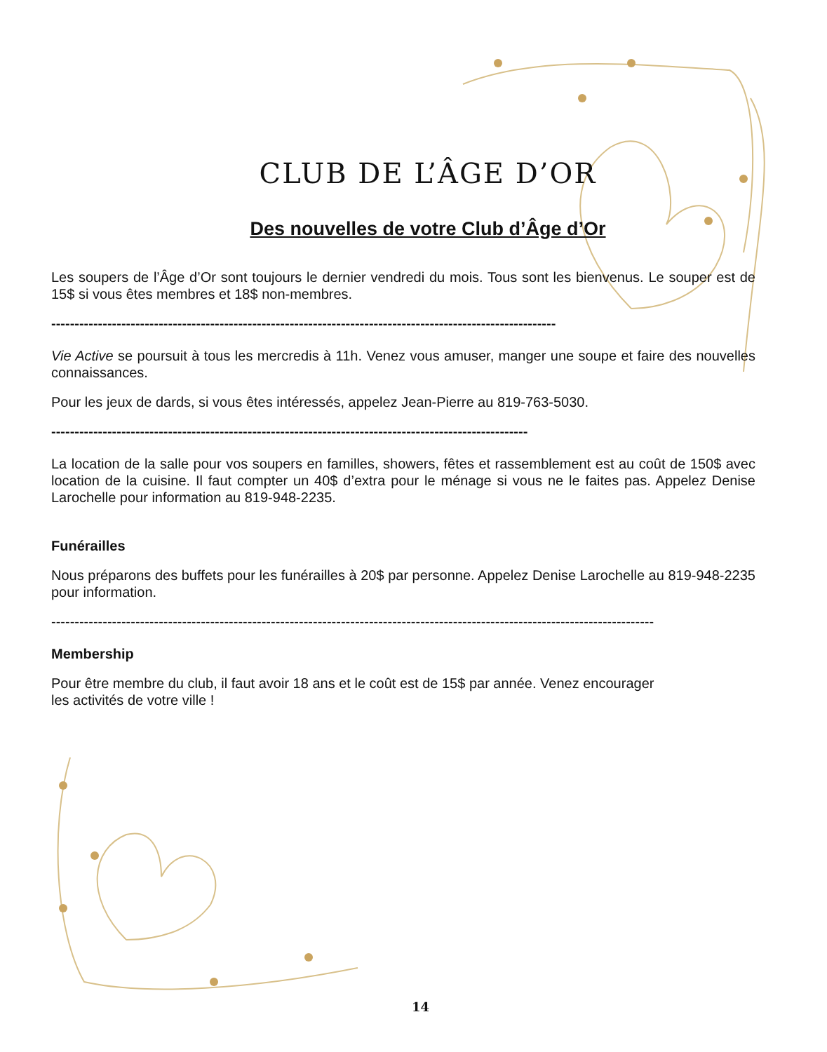CLUB DE L’ÂGE D’OR
Des nouvelles de votre Club d’Âge d’Or
Les soupers de l’Âge d’Or sont toujours le dernier vendredi du mois. Tous sont les bienvenus. Le souper est de 15$ si vous êtes membres et 18$ non-membres.
------------------------------------------------------------------------------------------------------------
Vie Active se poursuit à tous les mercredis à 11h. Venez vous amuser, manger une soupe et faire des nouvelles connaissances.
Pour les jeux de dards, si vous êtes intéressés, appelez Jean-Pierre au 819-763-5030.
------------------------------------------------------------------------------------------------------
La location de la salle pour vos soupers en familles, showers, fêtes et rassemblement est au coût de 150$ avec location de la cuisine. Il faut compter un 40$ d’extra pour le ménage si vous ne le faites pas. Appelez Denise Larochelle pour information au 819-948-2235.
Funérailles
Nous préparons des buffets pour les funérailles à 20$ par personne. Appelez Denise Larochelle au 819-948-2235 pour information.
---------------------------------------------------------------------------------------------------------------------------------
Membership
Pour être membre du club, il faut avoir 18 ans et le coût est de 15$ par année. Venez encourager
les activités de votre ville !
14